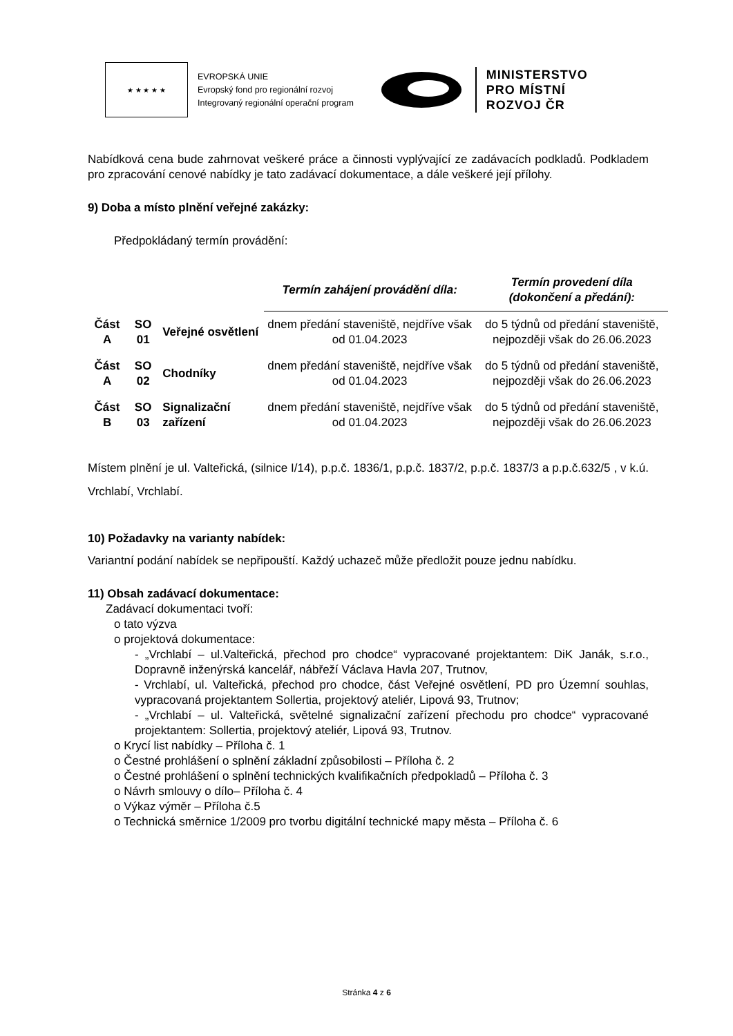★ ★ ★ ★ ★
EVROPSKÁ UNIE
Evropský fond pro regionální rozvoj
Integrovaný regionální operační program
MINISTERSTVO
PRO MÍSTNÍ
ROZVOJ ČR
Nabídková cena bude zahrnovat veškeré práce a činnosti vyplývající ze zadávacích podkladů. Podkladem pro zpracování cenové nabídky je tato zadávací dokumentace, a dále veškeré její přílohy.
9) Doba a místo plnění veřejné zakázky:
Předpokládaný termín provádění:
| | | | Termín zahájení provádění díla: | Termín provedení díla (dokončení a předání): |
| Část A | SO 01 | Veřejné osvětlení | dnem předání staveniště, nejdříve však od 01.04.2023 | do 5 týdnů od předání staveniště, nejpozději však do 26.06.2023 |
| Část A | SO 02 | Chodníky | dnem předání staveniště, nejdříve však od 01.04.2023 | do 5 týdnů od předání staveniště, nejpozději však do 26.06.2023 |
| Část B | SO 03 | Signalizační zařízení | dnem předání staveniště, nejdříve však od 01.04.2023 | do 5 týdnů od předání staveniště, nejpozději však do 26.06.2023 |
Místem plnění je ul. Valteřická, (silnice I/14), p.p.č. 1836/1, p.p.č. 1837/2, p.p.č. 1837/3 a p.p.č.632/5 , v k.ú. Vrchlabí, Vrchlabí.
10) Požadavky na varianty nabídek:
Variantní podání nabídek se nepřipouští. Každý uchazeč může předložit pouze jednu nabídku.
11) Obsah zadávací dokumentace:
Zadávací dokumentaci tvoří:
o tato výzva
o projektová dokumentace:
- „Vrchlabí – ul.Valteřická, přechod pro chodce“ vypracované projektantem: DiK Janák, s.r.o., Dopravně inženýrská kancelář, nábřeží Václava Havla 207, Trutnov,
- Vrchlabí, ul. Valteřická, přechod pro chodce, část Veřejné osvětlení, PD pro Územní souhlas, vypracovaná projektantem Sollertia, projektový ateliér, Lipová 93, Trutnov;
- „Vrchlabí – ul. Valteřická, světelné signalizační zařízení přechodu pro chodce“ vypracované projektantem: Sollertia, projektový ateliér, Lipová 93, Trutnov.
o Krycí list nabídky – Příloha č. 1
o Čestné prohlášení o splnění základní způsobilosti – Příloha č. 2
o Čestné prohlášení o splnění technických kvalifikačních předpokladů – Příloha č. 3
o Návrh smlouvy o dílo– Příloha č. 4
o Výkaz výměr – Příloha č.5
o Technická směrnice 1/2009 pro tvorbu digitální technické mapy města – Příloha č. 6
Stránka 4 z 6